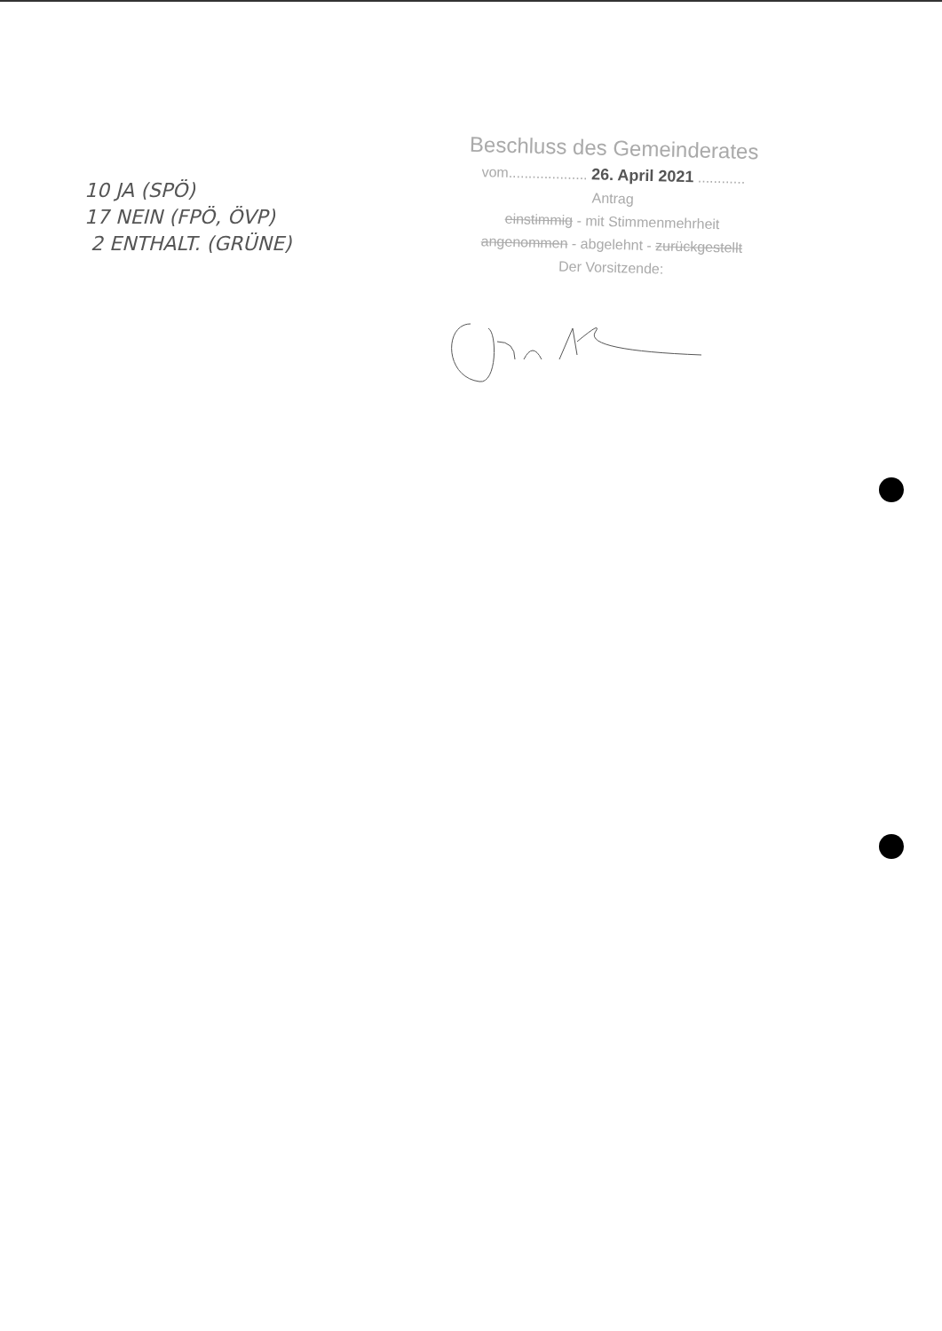10 JA (SPÖ)
17 NEIN (FPÖ, ÖVP)
2 ENTHALT. (GRÜNE)
Beschluss des Gemeinderates
vom.................... 26. April 2021 ............
Antrag
einstimmig - mit Stimmenmehrheit
angenommen - abgelehnt - zurückgestellt
Der Vorsitzende: